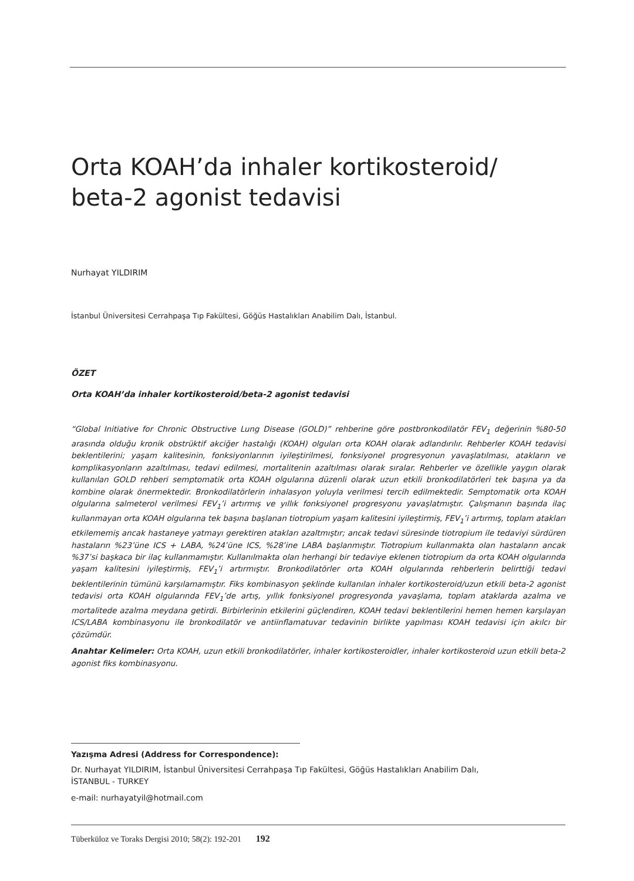Orta KOAH’da inhaler kortikosteroid/
beta-2 agonist tedavisi
Nurhayat YILDIRIM
İstanbul Üniversitesi Cerrahpaşa Tıp Fakültesi, Göğüs Hastalıkları Anabilim Dalı, İstanbul.
ÖZET
Orta KOAH’da inhaler kortikosteroid/beta-2 agonist tedavisi
“Global Initiative for Chronic Obstructive Lung Disease (GOLD)” rehberine göre postbronkodilatör FEV<sub>1</sub> değerinin %80-50 arasında olduğu kronik obstrüktif akciğer hastalığı (KOAH) olguları orta KOAH olarak adlandırılır. Rehberler KOAH tedavisi beklentilerini; yaşam kalitesinin, fonksiyonlarının iyileştirilmesi, fonksiyonel progresyonun yavaşlatılması, atakların ve komplikasyonların azaltılması, tedavi edilmesi, mortalitenin azaltılması olarak sıralar. Rehberler ve özellikle yaygın olarak kullanılan GOLD rehberi semptomatik orta KOAH olgularına düzenli olarak uzun etkili bronkodilatörleri tek başına ya da kombine olarak önermektedir. Bronkodilatörlerin inhalasyon yoluyla verilmesi tercih edilmektedir. Semptomatik orta KOAH olgularına salmeterol verilmesi FEV<sub>1</sub>’i artırmış ve yıllık fonksiyonel progresyonu yavaşlatmıştır. Çalışmanın başında ilaç kullanmayan orta KOAH olgularına tek başına başlanan tiotropium yaşam kalitesini iyileştirmiş, FEV<sub>1</sub>’i artırmış, toplam atakları etkilememiş ancak hastaneye yatmayı gerektiren atakları azaltmıştır; ancak tedavi süresinde tiotropium ile tedaviyi sürdüren hastaların %23’üne ICS + LABA, %24’üne ICS, %28’ine LABA başlanmıştır. Tiotropium kullanmakta olan hastaların ancak %37’si başkaca bir ilaç kullanmamıştır. Kullanılmakta olan herhangi bir tedaviye eklenen tiotropium da orta KOAH olgularında yaşam kalitesini iyileştirmiş, FEV<sub>1</sub>’i artırmıştır. Bronkodilatörler orta KOAH olgularında rehberlerin belirttiği tedavi beklentilerinin tümünü karşılamamıştır. Fiks kombinasyon şeklinde kullanılan inhaler kortikosteroid/uzun etkili beta-2 agonist tedavisi orta KOAH olgularında FEV<sub>1</sub>’de artış, yıllık fonksiyonel progresyonda yavaşlama, toplam ataklarda azalma ve mortalitede azalma meydana getirdi. Birbirlerinin etkilerini güçlendiren, KOAH tedavi beklentilerini hemen hemen karşılayan ICS/LABA kombinasyonu ile bronkodilatör ve antiinflamatuvar tedavinin birlikte yapılması KOAH tedavisi için akılcı bir çözümdür.
Anahtar Kelimeler: Orta KOAH, uzun etkili bronkodilatörler, inhaler kortikosteroidler, inhaler kortikosteroid uzun etkili beta-2 agonist fiks kombinasyonu.
Yazışma Adresi (Address for Correspondence):
Dr. Nurhayat YILDIRIM, İstanbul Üniversitesi Cerrahpaşa Tıp Fakültesi, Göğüs Hastalıkları Anabilim Dalı,
İSTANBUL - TURKEY
e-mail: nurhayatyil@hotmail.com
Tüberküloz ve Toraks Dergisi 2010; 58(2): 192-201 192